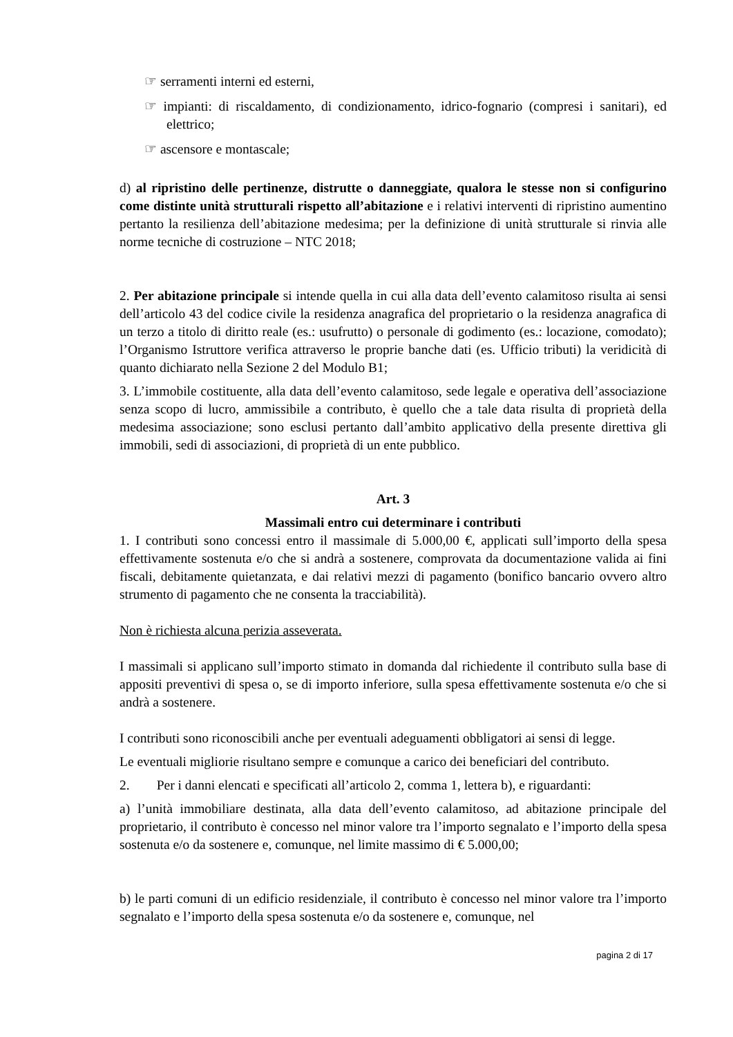☞ serramenti interni ed esterni,
☞ impianti: di riscaldamento, di condizionamento, idrico-fognario (compresi i sanitari), ed elettrico;
☞ ascensore e montascale;
d) al ripristino delle pertinenze, distrutte o danneggiate, qualora le stesse non si configurino come distinte unità strutturali rispetto all’abitazione e i relativi interventi di ripristino aumentino pertanto la resilienza dell’abitazione medesima; per la definizione di unità strutturale si rinvia alle norme tecniche di costruzione – NTC 2018;
2. Per abitazione principale si intende quella in cui alla data dell’evento calamitoso risulta ai sensi dell’articolo 43 del codice civile la residenza anagrafica del proprietario o la residenza anagrafica di un terzo a titolo di diritto reale (es.: usufrutto) o personale di godimento (es.: locazione, comodato); l’Organismo Istruttore verifica attraverso le proprie banche dati (es. Ufficio tributi) la veridicità di quanto dichiarato nella Sezione 2 del Modulo B1;
3. L’immobile costituente, alla data dell’evento calamitoso, sede legale e operativa dell’associazione senza scopo di lucro, ammissibile a contributo, è quello che a tale data risulta di proprietà della medesima associazione; sono esclusi pertanto dall’ambito applicativo della presente direttiva gli immobili, sedi di associazioni, di proprietà di un ente pubblico.
Art. 3
Massimali entro cui determinare i contributi
1. I contributi sono concessi entro il massimale di 5.000,00 €, applicati sull’importo della spesa effettivamente sostenuta e/o che si andrà a sostenere, comprovata da documentazione valida ai fini fiscali, debitamente quietanzata, e dai relativi mezzi di pagamento (bonifico bancario ovvero altro strumento di pagamento che ne consenta la tracciabilità).
Non è richiesta alcuna perizia asseverata.
I massimali si applicano sull’importo stimato in domanda dal richiedente il contributo sulla base di appositi preventivi di spesa o, se di importo inferiore, sulla spesa effettivamente sostenuta e/o che si andrà a sostenere.
I contributi sono riconoscibili anche per eventuali adeguamenti obbligatori ai sensi di legge.
Le eventuali migliorie risultano sempre e comunque a carico dei beneficiari del contributo.
2. Per i danni elencati e specificati all’articolo 2, comma 1, lettera b), e riguardanti:
a) l’unità immobiliare destinata, alla data dell’evento calamitoso, ad abitazione principale del proprietario, il contributo è concesso nel minor valore tra l’importo segnalato e l’importo della spesa sostenuta e/o da sostenere e, comunque, nel limite massimo di € 5.000,00;
b) le parti comuni di un edificio residenziale, il contributo è concesso nel minor valore tra l’importo segnalato e l’importo della spesa sostenuta e/o da sostenere e, comunque, nel
pagina 2 di 17